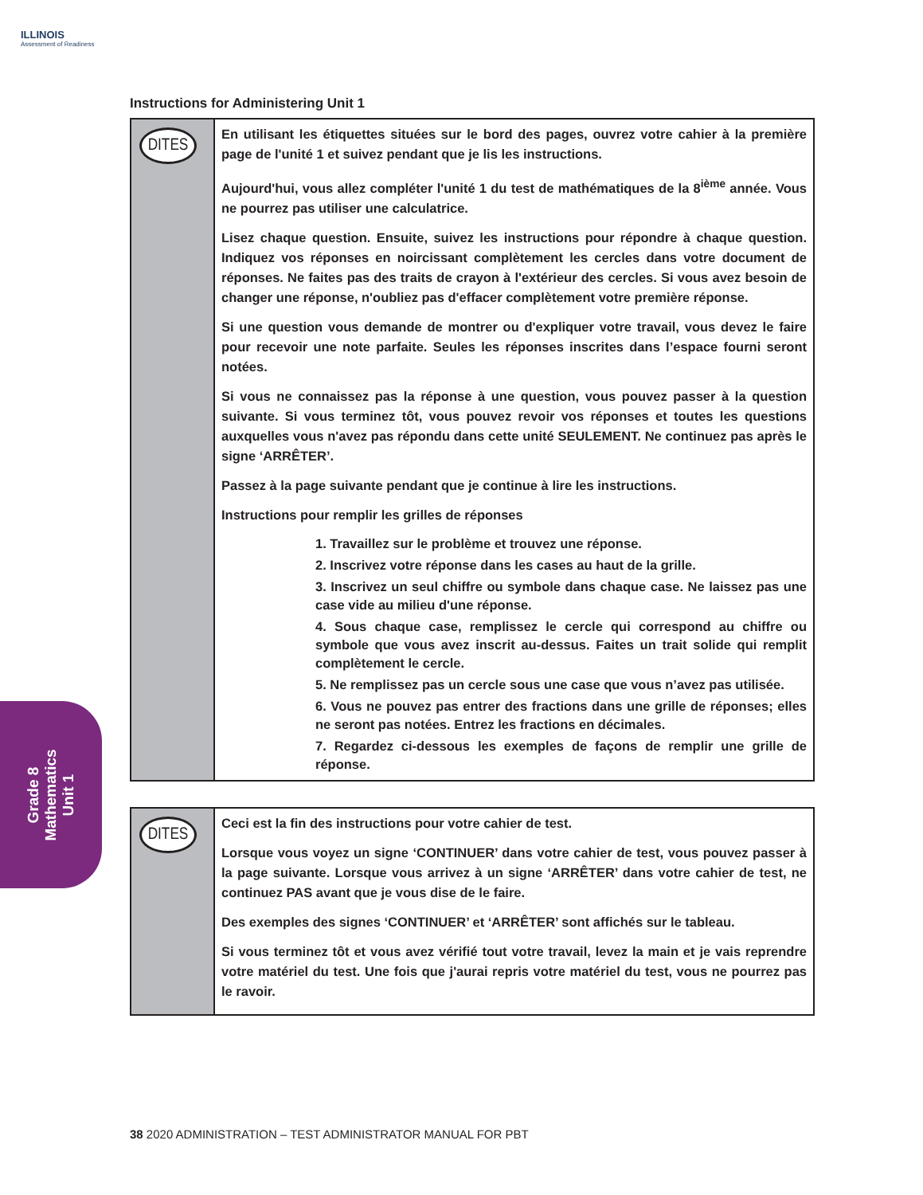ILLINOIS
Assessment of Readiness
Instructions for Administering Unit 1
DITES
En utilisant les étiquettes situées sur le bord des pages, ouvrez votre cahier à la première page de l'unité 1 et suivez pendant que je lis les instructions.
Aujourd'hui, vous allez compléter l'unité 1 du test de mathématiques de la 8<sup>ième</sup> année. Vous ne pourrez pas utiliser une calculatrice.
Lisez chaque question. Ensuite, suivez les instructions pour répondre à chaque question. Indiquez vos réponses en noircissant complètement les cercles dans votre document de réponses. Ne faites pas des traits de crayon à l'extérieur des cercles. Si vous avez besoin de changer une réponse, n'oubliez pas d'effacer complètement votre première réponse.
Si une question vous demande de montrer ou d'expliquer votre travail, vous devez le faire pour recevoir une note parfaite. Seules les réponses inscrites dans l’espace fourni seront notées.
Si vous ne connaissez pas la réponse à une question, vous pouvez passer à la question suivante. Si vous terminez tôt, vous pouvez revoir vos réponses et toutes les questions auxquelles vous n'avez pas répondu dans cette unité SEULEMENT. Ne continuez pas après le signe ‘ARRÊTER’.
Passez à la page suivante pendant que je continue à lire les instructions.
Instructions pour remplir les grilles de réponses
1. Travaillez sur le problème et trouvez une réponse.
2. Inscrivez votre réponse dans les cases au haut de la grille.
3. Inscrivez un seul chiffre ou symbole dans chaque case. Ne laissez pas une case vide au milieu d'une réponse.
4. Sous chaque case, remplissez le cercle qui correspond au chiffre ou symbole que vous avez inscrit au-dessus. Faites un trait solide qui remplit complètement le cercle.
5. Ne remplissez pas un cercle sous une case que vous n’avez pas utilisée.
6. Vous ne pouvez pas entrer des fractions dans une grille de réponses; elles ne seront pas notées. Entrez les fractions en décimales.
7. Regardez ci-dessous les exemples de façons de remplir une grille de réponse.
DITES
Ceci est la fin des instructions pour votre cahier de test.
Lorsque vous voyez un signe ‘CONTINUER’ dans votre cahier de test, vous pouvez passer à la page suivante. Lorsque vous arrivez à un signe ‘ARRÊTER’ dans votre cahier de test, ne continuez PAS avant que je vous dise de le faire.
Des exemples des signes ‘CONTINUER’ et ‘ARRÊTER’ sont affichés sur le tableau.
Si vous terminez tôt et vous avez vérifié tout votre travail, levez la main et je vais reprendre votre matériel du test. Une fois que j'aurai repris votre matériel du test, vous ne pourrez pas le ravoir.
Grade 8
Mathematics
Unit 1
38 2020 ADMINISTRATION – TEST ADMINISTRATOR MANUAL FOR PBT